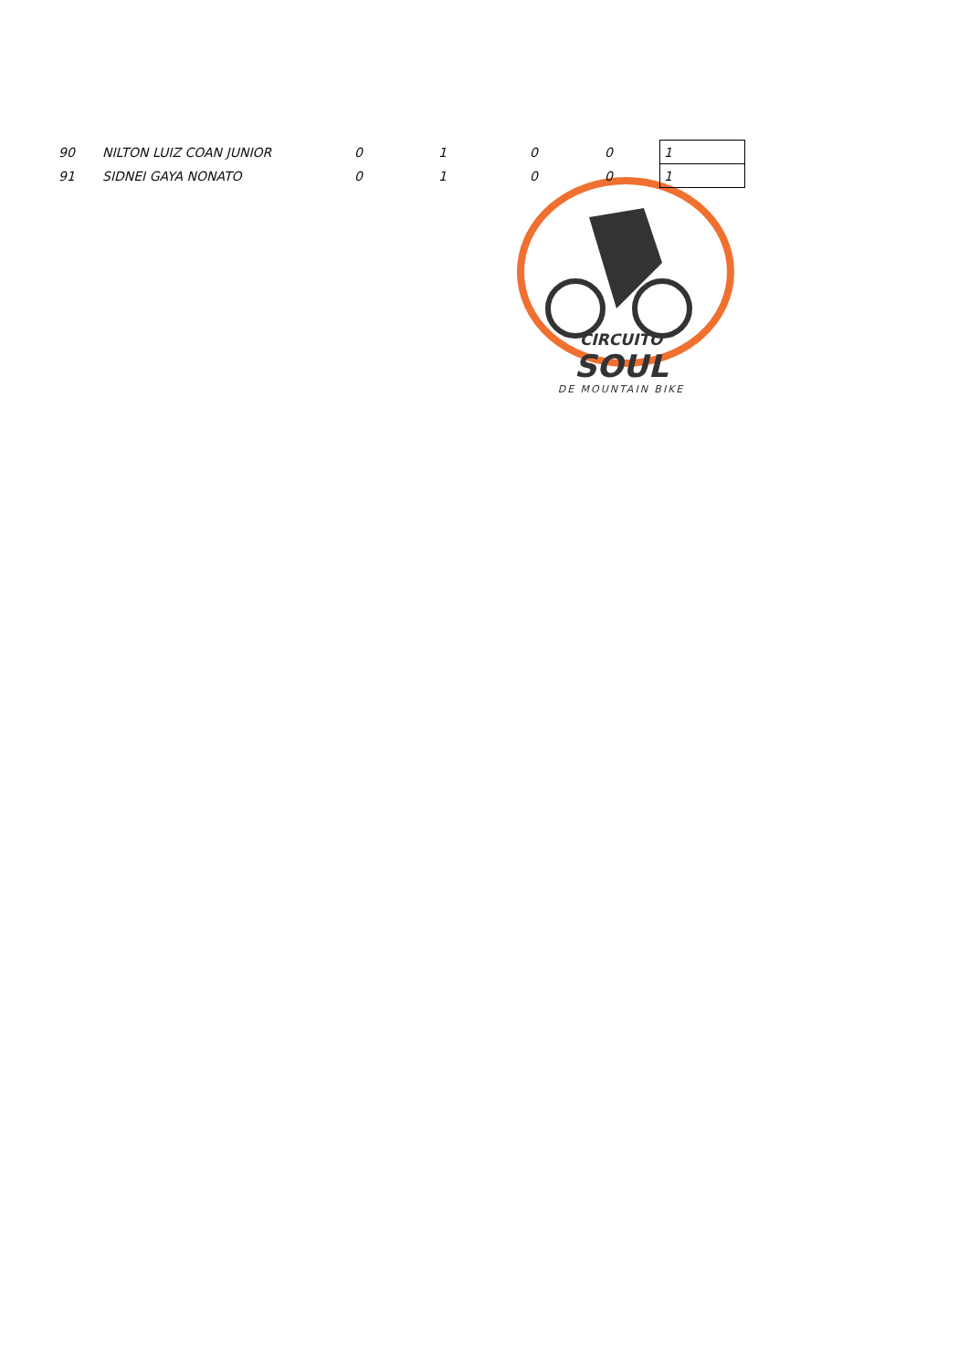| 90 | NILTON LUIZ COAN JUNIOR | 0 | 1 | 0 | 0 | 1 |
| 91 | SIDNEI GAYA NONATO | 0 | 1 | 0 | 0 | 1 |
CIRCUITO
SOUL
DE MOUNTAIN BIKE